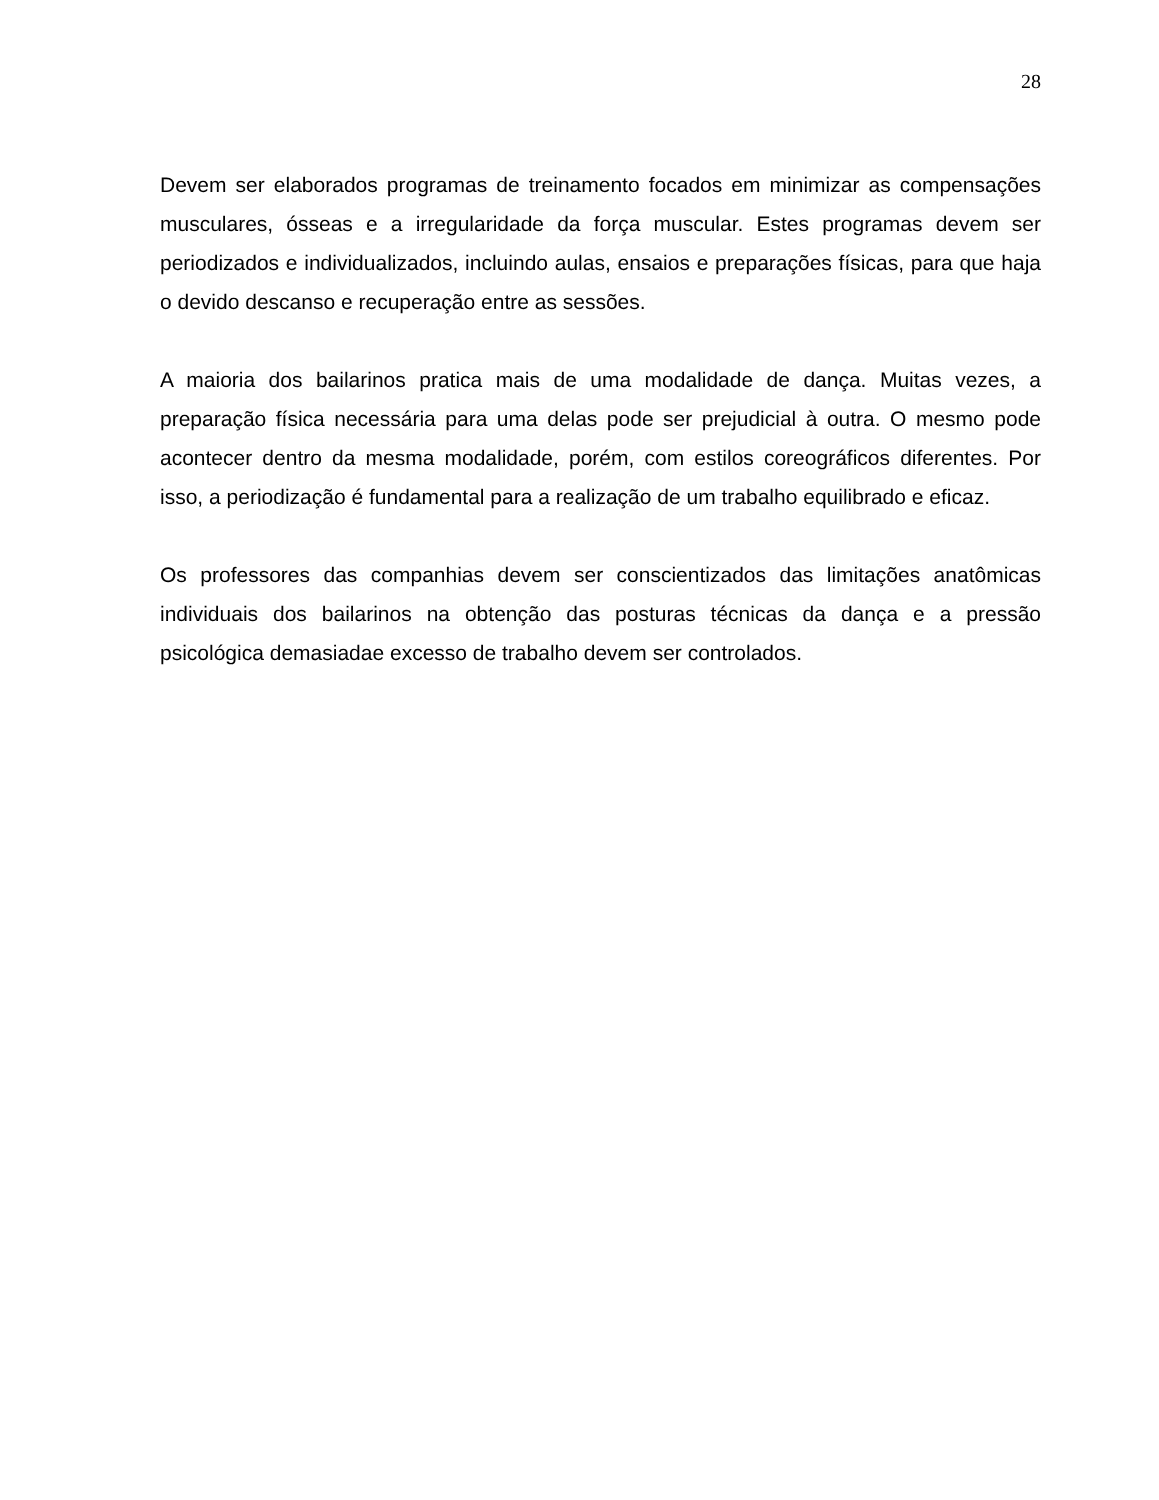28
Devem ser elaborados programas de treinamento focados em minimizar as compensações musculares, ósseas e a irregularidade da força muscular. Estes programas devem ser periodizados e individualizados, incluindo aulas, ensaios e preparações físicas, para que haja o devido descanso e recuperação entre as sessões.
A maioria dos bailarinos pratica mais de uma modalidade de dança. Muitas vezes, a preparação física necessária para uma delas pode ser prejudicial à outra. O mesmo pode acontecer dentro da mesma modalidade, porém, com estilos coreográficos diferentes. Por isso, a periodização é fundamental para a realização de um trabalho equilibrado e eficaz.
Os professores das companhias devem ser conscientizados das limitações anatômicas individuais dos bailarinos na obtenção das posturas técnicas da dança e a pressão psicológica demasiadae excesso de trabalho devem ser controlados.